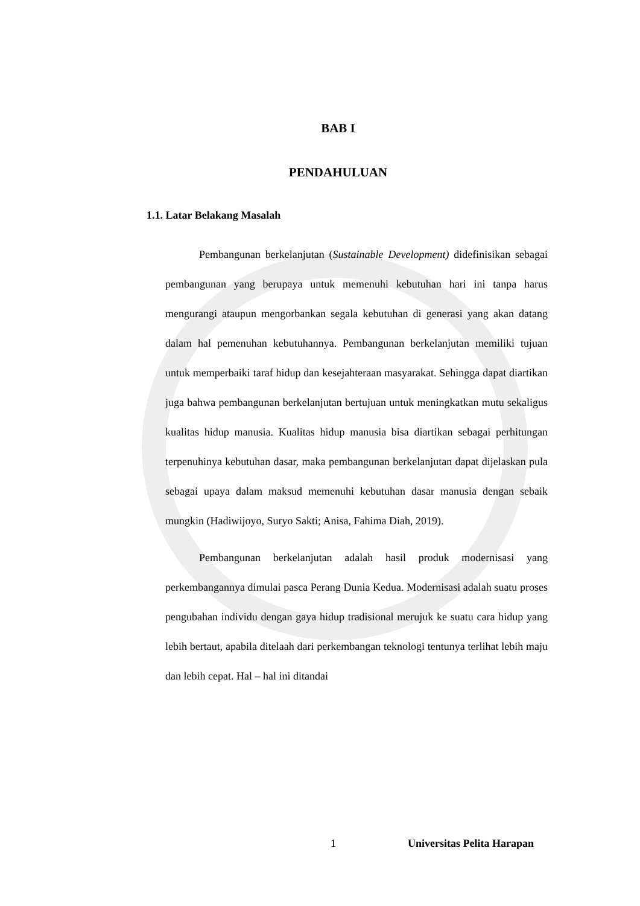BAB I
PENDAHULUAN
1.1. Latar Belakang Masalah
Pembangunan berkelanjutan (Sustainable Development) didefinisikan sebagai pembangunan yang berupaya untuk memenuhi kebutuhan hari ini tanpa harus mengurangi ataupun mengorbankan segala kebutuhan di generasi yang akan datang dalam hal pemenuhan kebutuhannya. Pembangunan berkelanjutan memiliki tujuan untuk memperbaiki taraf hidup dan kesejahteraan masyarakat. Sehingga dapat diartikan juga bahwa pembangunan berkelanjutan bertujuan untuk meningkatkan mutu sekaligus kualitas hidup manusia. Kualitas hidup manusia bisa diartikan sebagai perhitungan terpenuhinya kebutuhan dasar, maka pembangunan berkelanjutan dapat dijelaskan pula sebagai upaya dalam maksud memenuhi kebutuhan dasar manusia dengan sebaik mungkin (Hadiwijoyo, Suryo Sakti; Anisa, Fahima Diah, 2019).
Pembangunan berkelanjutan adalah hasil produk modernisasi yang perkembangannya dimulai pasca Perang Dunia Kedua. Modernisasi adalah suatu proses pengubahan individu dengan gaya hidup tradisional merujuk ke suatu cara hidup yang lebih bertaut, apabila ditelaah dari perkembangan teknologi tentunya terlihat lebih maju dan lebih cepat. Hal – hal ini ditandai
1 Universitas Pelita Harapan